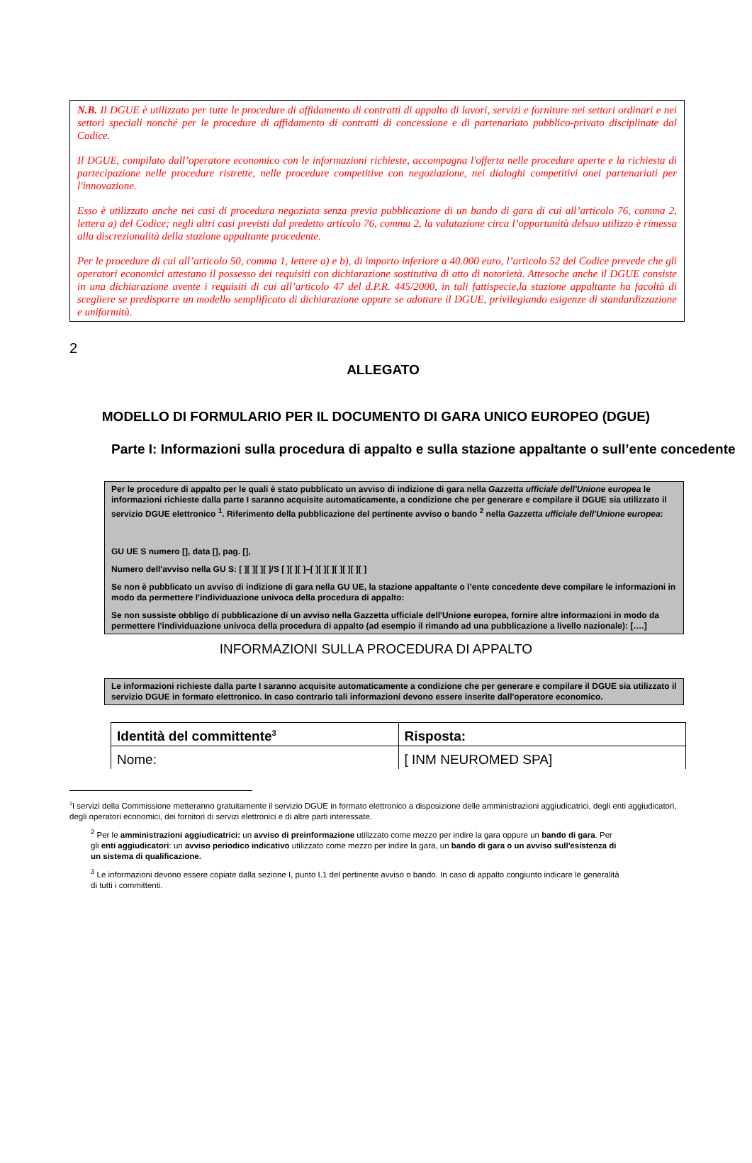N.B. Il DGUE è utilizzato per tutte le procedure di affidamento di contratti di appalto di lavori, servizi e forniture nei settori ordinari e nei settori speciali nonché per le procedure di affidamento di contratti di concessione e di partenariato pubblico-privato disciplinate dal Codice.
Il DGUE, compilato dall’operatore economico con le informazioni richieste, accompagna l'offerta nelle procedure aperte e la richiesta di partecipazione nelle procedure ristrette, nelle procedure competitive con negoziazione, nei dialoghi competitivi onei partenariati per l'innovazione.
Esso è utilizzato anche nei casi di procedura negoziata senza previa pubblicazione di un bando di gara di cui all’articolo 76, comma 2, lettera a) del Codice; negli altri casi previsti dal predetto articolo 76, comma 2, la valutazione circa l’opportunità delsuo utilizzo è rimessa alla discrezionalità della stazione appaltante procedente.
Per le procedure di cui all’articolo 50, comma 1, lettere a) e b), di importo inferiore a 40.000 euro, l’articolo 52 del Codice prevede che gli operatori economici attestano il possesso dei requisiti con dichiarazione sostitutiva di atto di notorietà. Attesoche anche il DGUE consiste in una dichiarazione avente i requisiti di cui all’articolo 47 del d.P.R. 445/2000, in tali fattispecie,la stazione appaltante ha facoltà di scegliere se predisporre un modello semplificato di dichiarazione oppure se adottare il DGUE, privilegiando esigenze di standardizzazione e uniformità.
2
ALLEGATO
MODELLO DI FORMULARIO PER IL DOCUMENTO DI GARA UNICO EUROPEO (DGUE)
Parte I: Informazioni sulla procedura di appalto e sulla stazione appaltante o sull’ente concedente
Per le procedure di appalto per le quali è stato pubblicato un avviso di indizione di gara nella Gazzetta ufficiale dell'Unione europea le informazioni richieste dalla parte I saranno acquisite automaticamente, a condizione che per generare e compilare il DGUE sia utilizzato il servizio DGUE elettronico <sup>1</sup>. Riferimento della pubblicazione del pertinente avviso o bando <sup>2</sup> nella Gazzetta ufficiale dell'Unione europea:
GU UE S numero [], data [], pag. [],
Numero dell'avviso nella GU S: [ ][ ][ ][ ]/S [ ][ ][ ]–[ ][ ][ ][ ][ ][ ][ ]
Se non è pubblicato un avviso di indizione di gara nella GU UE, la stazione appaltante o l’ente concedente deve compilare le informazioni in modo da permettere l'individuazione univoca della procedura di appalto:
Se non sussiste obbligo di pubblicazione di un avviso nella Gazzetta ufficiale dell'Unione europea, fornire altre informazioni in modo da permettere l'individuazione univoca della procedura di appalto (ad esempio il rimando ad una pubblicazione a livello nazionale): [….]
INFORMAZIONI SULLA PROCEDURA DI APPALTO
Le informazioni richieste dalla parte I saranno acquisite automaticamente a condizione che per generare e compilare il DGUE sia utilizzato il servizio DGUE in formato elettronico. In caso contrario tali informazioni devono essere inserite dall'operatore economico.
| Identità del committente<sup>3</sup> | Risposta: |
| Nome: | [ INM NEUROMED SPA] |
<sup>1</sup> I servizi della Commissione metteranno gratuitamente il servizio DGUE in formato elettronico a disposizione delle amministrazioni aggiudicatrici, degli enti aggiudicatori, degli operatori economici, dei fornitori di servizi elettronici e di altre parti interessate.
<sup>2</sup> Per le amministrazioni aggiudicatrici: un avviso di preinformazione utilizzato come mezzo per indire la gara oppure un bando di gara. Per gli enti aggiudicatori: un avviso periodico indicativo utilizzato come mezzo per indire la gara, un bando di gara o un avviso sull'esistenza di un sistema di qualificazione.
<sup>3</sup> Le informazioni devono essere copiate dalla sezione I, punto I.1 del pertinente avviso o bando. In caso di appalto congiunto indicare le generalità di tutti i committenti.